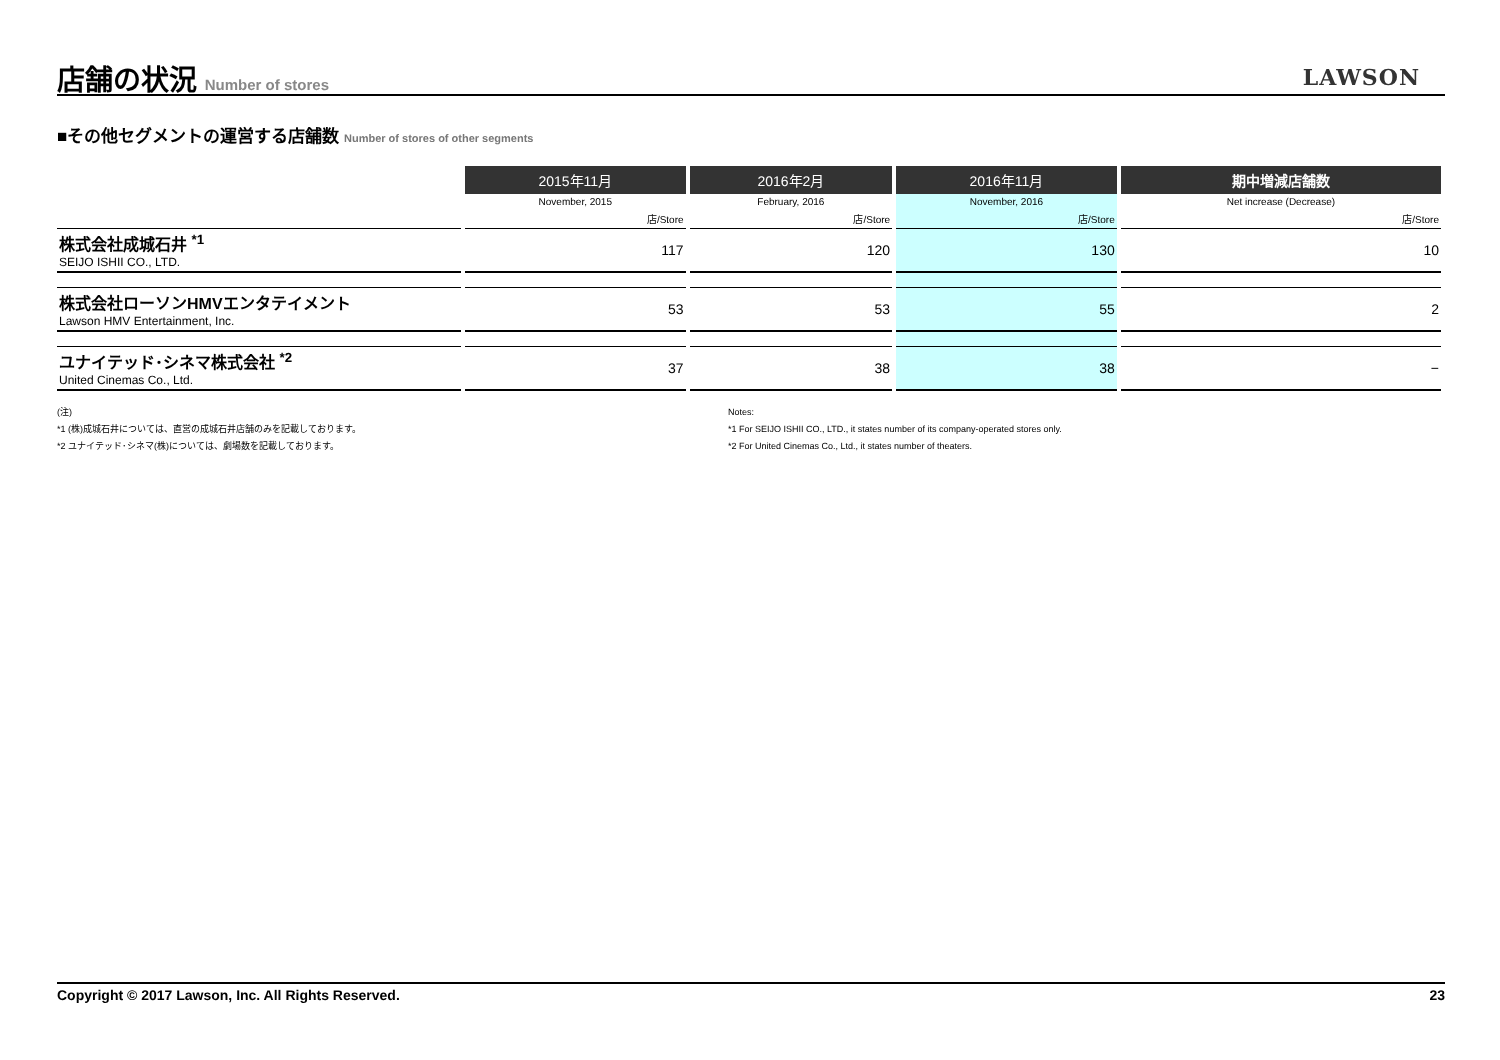店舗の状況 Number of stores
LAWSON
■その他セグメントの運営する店舗数 Number of stores of other segments
| | 2015年11月 | 2016年2月 | 2016年11月 | 期中増減店舗数 |
| --- | --- | --- | --- | --- |
| | November, 2015 | February, 2016 | November, 2016 | Net increase (Decrease) |
| | 店/Store | 店/Store | 店/Store | 店/Store |
| 株式会社成城石井 <sup>*1</sup> SEIJO ISHII CO., LTD. | 117 | 120 | 130 | 10 |
| 株式会社ローソンHMVエンタテイメント Lawson HMV Entertainment, Inc. | 53 | 53 | 55 | 2 |
| ユナイテッド･シネマ株式会社 <sup>*2</sup> United Cinemas Co., Ltd. | 37 | 38 | 38 | − |
(注)
*1 (株)成城石井については、直営の成城石井店舗のみを記載しております。
*2 ユナイテッド･シネマ(株)については、劇場数を記載しております。
Notes:
*1 For SEIJO ISHII CO., LTD., it states number of its company-operated stores only.
*2 For United Cinemas Co., Ltd., it states number of theaters.
Copyright © 2017 Lawson, Inc. All Rights Reserved. 23